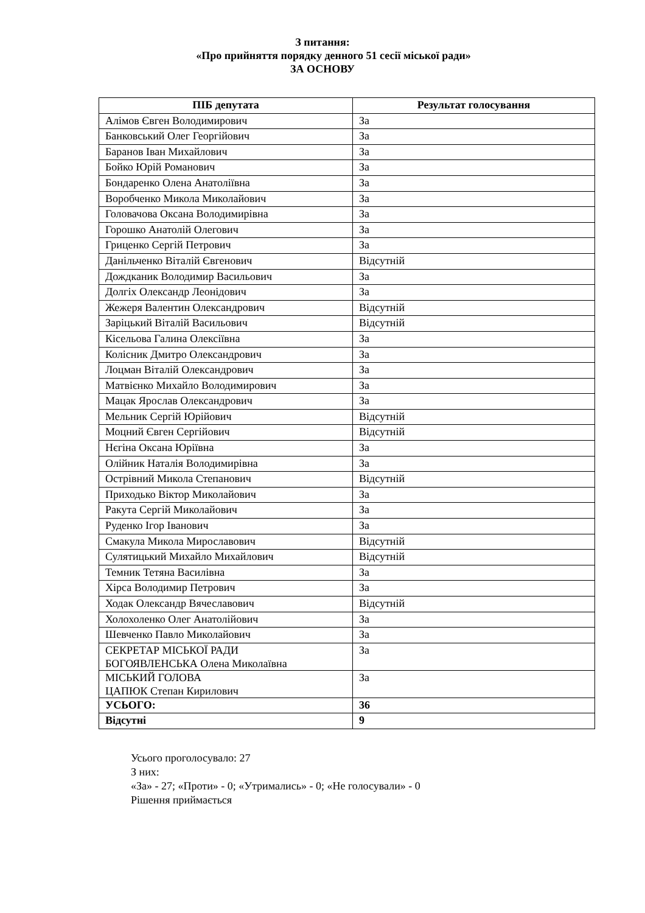З питання:
«Про прийняття порядку денного 51 сесії міської ради»
ЗА ОСНОВУ
| ПІБ депутата | Результат голосування |
| --- | --- |
| Алімов Євген Володимирович | За |
| Банковський Олег Георгійович | За |
| Баранов Іван Михайлович | За |
| Бойко Юрій Романович | За |
| Бондаренко Олена Анатоліївна | За |
| Воробченко Микола Миколайович | За |
| Головачова Оксана Володимирівна | За |
| Горошко Анатолій Олегович | За |
| Гриценко Сергій Петрович | За |
| Данільченко Віталій Євгенович | Відсутній |
| Дождканик Володимир Васильович | За |
| Долгіх Олександр Леонідович | За |
| Жежеря Валентин Олександрович | Відсутній |
| Заріцький Віталій Васильович | Відсутній |
| Кісельова Галина Олексіївна | За |
| Колісник Дмитро Олександрович | За |
| Лоцман Віталій Олександрович | За |
| Матвієнко Михайло Володимирович | За |
| Мацак Ярослав Олександрович | За |
| Мельник Сергій Юрійович | Відсутній |
| Моцний Євген Сергійович | Відсутній |
| Нєгіна Оксана Юріївна | За |
| Олійник Наталія Володимирівна | За |
| Острівний Микола Степанович | Відсутній |
| Приходько Віктор Миколайович | За |
| Ракута Сергій Миколайович | За |
| Руденко Ігор Іванович | За |
| Смакула Микола Мирославович | Відсутній |
| Сулятицький Михайло Михайлович | Відсутній |
| Темник Тетяна Василівна | За |
| Хірса Володимир Петрович | За |
| Ходак Олександр Вячеславович | Відсутній |
| Холохоленко Олег Анатолійович | За |
| Шевченко Павло Миколайович | За |
| СЕКРЕТАР МІСЬКОЇ РАДИ БОГОЯВЛЕНСЬКА Олена Миколаївна | За |
| МІСЬКИЙ ГОЛОВА ЦАПЮК Степан Кирилович | За |
| УСЬОГО: | 36 |
| Відсутні | 9 |
Усього проголосувало: 27
З них:
«За» - 27; «Проти» - 0; «Утримались» - 0; «Не голосували» - 0
Рішення приймається